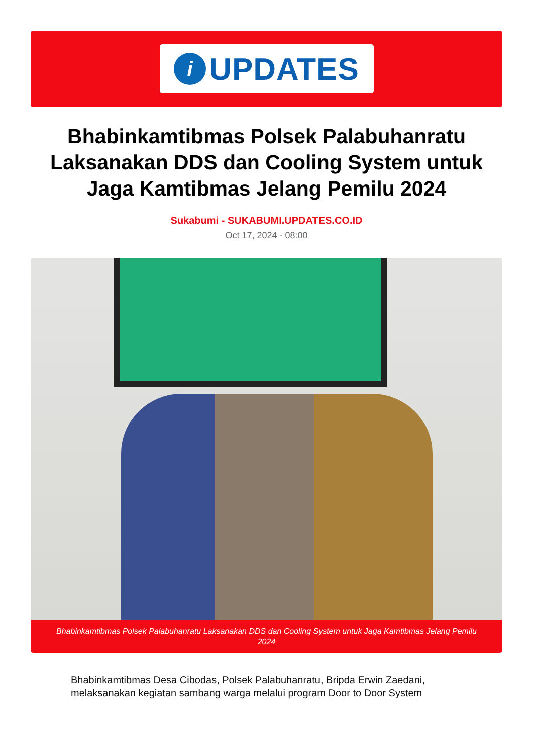i
UPDATES
Bhabinkamtibmas Polsek Palabuhanratu Laksanakan DDS dan Cooling System untuk Jaga Kamtibmas Jelang Pemilu 2024
Sukabumi - SUKABUMI.UPDATES.CO.ID
Oct 17, 2024 - 08:00
Bhabinkamtibmas Polsek Palabuhanratu Laksanakan DDS dan Cooling System untuk Jaga Kamtibmas Jelang Pemilu 2024
Bhabinkamtibmas Desa Cibodas, Polsek Palabuhanratu, Bripda Erwin Zaedani, melaksanakan kegiatan sambang warga melalui program Door to Door System